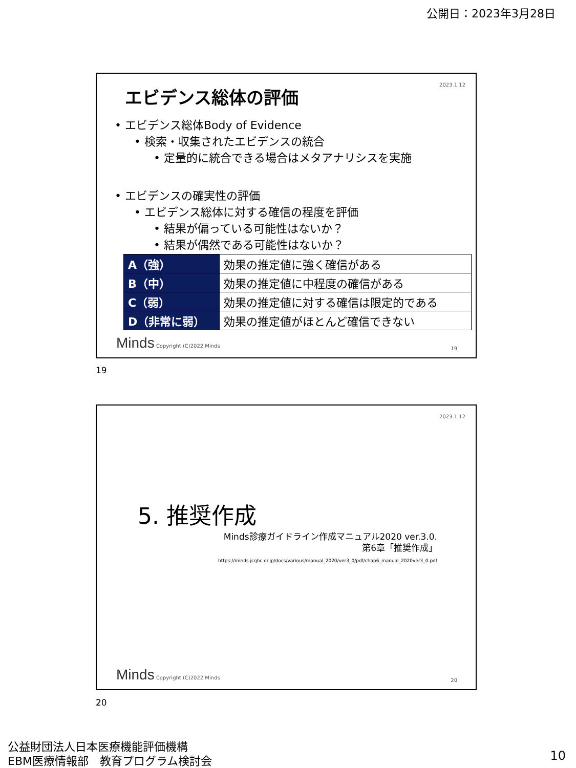公開日：2023年3月28日
2023.1.12 エビデンス総体の評価
• エビデンス総体Body of Evidence
• 検索・収集されたエビデンスの統合
• 定量的に統合できる場合はメタアナリシスを実施
• エビデンスの確実性の評価
• エビデンス総体に対する確信の程度を評価
• 結果が偏っている可能性はないか？
• 結果が偶然である可能性はないか？
| A（強） | 効果の推定値に強く確信がある |
| B（中） | 効果の推定値に中程度の確信がある |
| C（弱） | 効果の推定値に対する確信は限定的である |
| D（非常に弱） | 効果の推定値がほとんど確信できない |
Minds Copyright (C)2022 Minds 19
19
2023.1.12
5. 推奨作成
Minds診療ガイドライン作成マニュアル2020 ver.3.0.
第6章「推奨作成」
https://minds.jcqhc.or.jp/docs/various/manual_2020/ver3_0/pdf/chap6_manual_2020ver3_0.pdf
Minds Copyright (C)2022 Minds 20
20
公益財団法人日本医療機能評価機構
EBM医療情報部　教育プログラム検討会
10